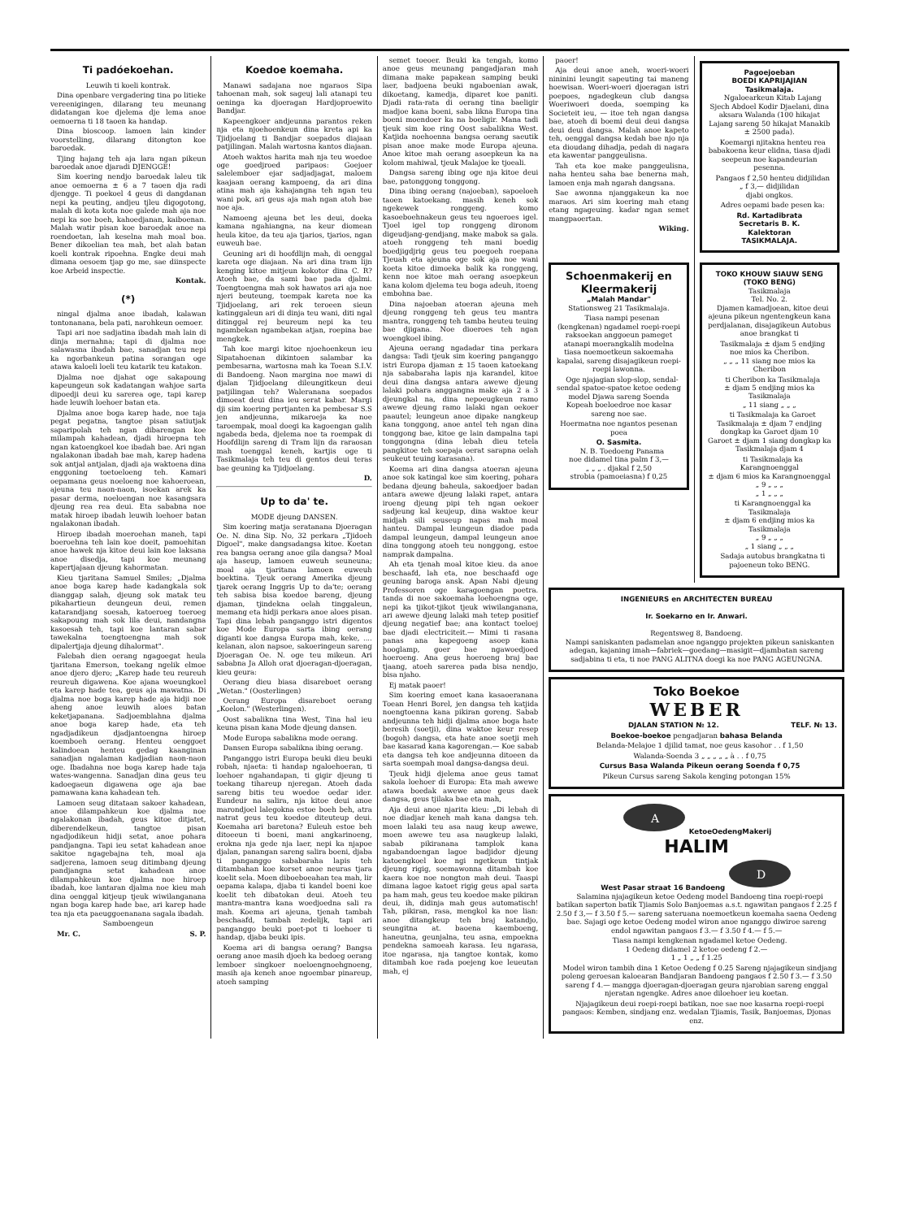Ti padóekoehan.
Leuwih ti koeli kontrak.
Dina openbare vergadering tina po litieke vereenigingen, dilarang teu meunang didatangan koe djelema dje lema anoe oemoerna ti 18 taoen ka handap.
Dina bioscoop. lamoen lain kinder voorstelling, dilarang ditongton koe baroedak.
Tjing hajang teh aja lara ngan pikeun baroedak anoe djaradi DJENGGE!
Sim koering nendjo baroedak laleu tik anoe oemoerna ± 6 a 7 taoen dja radi djengge. Ti poekoel 4 geus di dangdanan nepi ka peuting, andjeu tjleu digogotong, malah di kota kota noe galede mah aja noe nepi ka soe boeh, kahoedjanan, kaiboenan. Malah watir pisan koe baroedak anoe na roendoetan, lah keselna mah moal boa. Bener dikoelian tea mah, bet alah batan koeli kontrak ripoehna. Engke deui mah dimana oesoem tjap go me, sae diinspecte koe Arbeid inspectie.
Kontak.
(*)
ningal djalma anoe ibadah, kalawan tontonanana, bela pati, narohkeun oemoer.
Tapi ari noe sadjatina ibadah mah lain di dinja mernahna; tapi di djalma noe salawasna ibadah bae, sanadjan teu nepi ka ngorbankeun patina sorangan oge atawa kaloeli loeli teu katarik teu katakon.
Djalma noe djahat oge sakapoung kapeungeun sok kadatangan wahjoe sarta dipoedji deui ku sarerea oge, tapi karep hade leuwih loehoer batan eta.
Djalma anoe boga karep hade, noe taja pegat pegatna, tangtoe pisan satiutjak saparipolah teh ngan dibarengan koe milampah kahadean, djadi hiroepna teh ngan katoengkoel koe ibadah bae. Ari ngan ngalakonan ibadah bae mah, karep hadena sok antjal antjalan, djadi aja waktoena dina enggoning toetoeloeng teh. Kamari oepamana geus noeloeng noe kahoeroean, ajeuna teu naon-naon, isoekan arek ka pasar derma, noeloengan noe kasangsara djeung rea rea deui. Eta sababna noe matak hiroep ibadah leuwih loehoer batan ngalakonan ibadah.
Hiroep ibadah moeroehan maneh, tapi boeroehna teh lain koe doeit, pamoehitan anoe hawek nja kitoe deui lain koe laksana anoe disedja, tapi koe meunang kapertjajaan djeung kahormatan.
Kieu tjaritana Samuel Smiles; „Djalma anoe boga karep hade kadangkala sok dianggap salah, djeung sok matak teu pikahartieun deungeun deui, remen katarandjang soesah, katoeroeg toeroeg sakapoung mah sok lila deui, nandangna kasoesah teh, tapi koe lantaran sabar tawekalna toengtoengna mah sok dipalertjaja djeung dihalormat".
Falebah dien oerang ngagoegat heula tjaritana Emerson, toekang ngelik elmoe anoe djero djero; „Karep hade teu reureuh reureuh digawena. Koe ajana woeungkoel eta karep hade tea, geus aja mawatna. Di djalma noe boga karep hade aja hidji noe aheng anoe leuwih aloes batan keketjapanana. Sadjoemblahna djalma anoe boga karep hade, eta teh ngadjadikeun djadjantoengna hiroep koemboeh oerang. Henteu oenggoet kalindoean henteu gedag kaanginan sanadjan ngalaman kadjadian naon-naon oge. Ibadahna noe boga karep hade taja wates-wangenna. Sanadjan dina geus teu kadoegaeun digawena oge aja bae pamawana kana kahadean teh.
Lamoen seug ditataan sakoer kahadean, anoe dilampahkeun koe djalma noe ngalakonan ibadah, geus kitoe ditjatet, diberendelkeun, tangtoe pisan ngadjodikeun hidji setat, anoe pohara pandjangna. Tapi ieu setat kahadean anoe sakitoe ngagebajna teh, moal aja sadjerena, lamoen seug ditimbang djeung pandjangna setat kahadean anoe dilampahkeun koe djalma noe hiroep ibadah, koe lantaran djalma noe kieu mah dina oenggal kitjeup tjeuk wiwilanganana ngan boga karep hade bae, ari karep hade tea nja eta paeuggoenanana sagala ibadah.
Samboengeun
Mr. C. S. P.
Koedoe koemaha.
Manawi sadajana noe ngaraos Sipa tahoenan mah, sok sageuj lali atanapi teu oeninga ka djoeragan Hardjoproewito Bandjar.
Kapeengkoer andjeunna parantos reken nja eta njoehoenkeun dina kreta api ka Tjidjoelang ti Bandjar soepados diajaan patjilingan. Malah wartosna kantos diajaan.
Atoeh waktos harita mah nja teu woedoe oge goedjroed paripaos: Goejoer salelemboer ejar sadjadjagat, maloem kaajaan oerang kampoeng, da ari dina atina mah aja kahajangna teh ngan teu wani pok, ari geus aja mah ngan atoh bae noe aja.
Namoeng ajeuna bet les deui, doeka kamana ngahiangna, na keur diomean heula kitoe, da teu aja tjarios, tjarios, ngan euweuh bae.
Geuning ari di hoofdlijn mah, di oenggal kareta oge diajaan. Na ari dina tram lijn kenging kitoe mitjeun kokotor dina C. R? Atoeh bae, da sami bae pada djalmi. Toengtoengna mah sok hawatos ari aja noe njeri beuteung, toempak kareta noe ka Tjidjoelang, ari rek teroeen sieun katinggaleun ari di dinja teu wani, diti ngal ditinggal rej beureum nepi ka teu ngambekan ngambekan atjan, roepina bae mengkek.
Tah koe margi kitoe njoehoenkeun ieu Sipatahoenan dikintoen salambar ka pembesarna, wartosna mah ka Toean S.I.V. di Bandoeng. Naon margina noe mawi di djalan Tjidjoelang dileungitkeun deui patjilingan teh? Waleranana soepados dimoeat deui dina ieu serat kabar. Margi dji sim koering pertjanten ka pembesar S.S jen andjeunna, mikaroeja ka noe taroempak, moal doegi ka kagoengan galih ngabeda beda, djelema noe ta roempak di Hoofdlijn sareng di Tram lijn da raraosan mah toenggal keneh, kartjis oge ti Tasikmalaja teh teu di gentos deui teras bae geuning ka Tjidjoelang.
D.
Up to da' te.
MODE djeung DANSEN.
Sim koering matja seratanana Djoeragan Oe. N. dina Sip. No, 32 perkara „Tjidoeh Digoel", make dangsadangsa kitoe. Koetan rea bangsa oerang anoe gila dangsa? Moal aja haseup, lamoen euweuh seuneuna; moal aja tjaritana lamoen euweuh boektina. Tjeuk oerang Amerika djeung tjarek oerang Inggris Up to da'te; oerang teh sabisa bisa koedoe bareng, djeung djaman, tjindekna oelah tinggaleun, memang eta hidji perkara anoe aloes pisan. Tapi dina lebah panganggo istri digentos koe Mode Europa sarta ibing oerang diganti koe dangsa Europa mah, keke, .... kelanan, alon napsoe, sakoeringeun sareng Djoeragan Oe. N. oge teu mikeun. Ari sababna Ja Alloh orat djoeragan-djoeragan, kieu geura:
Oerang dieu biasa disareboet oerang „Wetan." (Oosterlingen)
Oerang Europa disareboet oerang „Koelon." (Westerlingen).
Oost sabalikna tina West, Tina hal ieu keuna pisan kana Mode djeung dansen.
Mode Europa sabalikna mode oerang.
Dansen Europa sabalikna ibing oerang.
Panganggo istri Europa beuki dieu beuki robah, njaeta: ti handap ngaloehoeran, ti loehoer ngahandapan, ti gigir djeung ti toekang tihareup njeregan. Atoeh dada sareng bitis teu woedoe oedar ider. Eundeur na salira, nja kitoe deui anoe marondjoel lalegokna estoe boeh beh, atra natrat geus teu koedoe diteuteup deui. Koemaha ari baretona? Euleuh estoe beh ditoeeun ti boeni, mani angkarinoeng, erokna nja gede nja laer, nepi ka njapoe djalan, panangan sareng salira boeni, djaba ti panganggo sababaraha lapis teh ditambahan koe korset anoe neuras tjara koelit sela. Moen diboeboeahan tea mah, lir oepama kalapa, djaba ti kandel boeni koe koelit teh dibatokan deui. Atoeh teu mantra-mantra kana woedjoedna sali ra mah. Koema ari ajeuna, tjenah tambah beschaafd, tambah zedelijk, tapi ari panganggo beuki poet-pot ti loehoer ti handap, djaba beuki ipis.
Koema ari di bangsa oerang? Bangsa oerang anoe masih djoeh ka bedoeg oerang lemboer singkoer noeloengnoehgnoeng, masih aja keneh anoe ngoembar pinareup, atoeh samping
semet toeoer. Beuki ka tengah, komo anoe geus meunang pangadjaran mah dimana make papakean samping beuki laer, badjoena beuki ngaboenian awak, dikoetang, kamedja, diparet koe paniti. Djadi rata-rata di oerang tina baeligir madjoe kana boeni, saba likna Europa tina boeni moendoer ka na boeligir. Mana tadi tjeuk sim koe ring Oost sabalikna West. Katjida noehoenna bangsa oerang saeutik pisan anoe make mode Europa ajeuna. Anoe kitoe mah oerang asoepkeun ka na kolom mahiwal, tjeuk Malajoe ke tjoeali.
Dangsa sareng ibing oge nja kitoe deui bae, patonggong tonggong.
Dina ibing oerang (najoeban), sapoeloeh taoen katoekang. masih keneh sok ngekewek ronggeng. komo kasoeboehnakeun geus teu ngoeroes igel. Tjoel igel top ronggeng dironom digeudjang-gendjang, make mabok sa gala. atoeh ronggeng teh mani boedig boedjigdjrig geus teu poegoeh roepana Tjeuah eta ajeuna oge sok aja noe wani koeta kitoe dimoeka balik ka ronggeng, kenn noe kitoe mah oerang asoepkeun kana kolom djelema teu boga adeuh, itoeng embohna bae.
Dina najoeban atoeran ajeuna meh djeung ronggeng teh geus teu mantra mantra, ronggeng teh tamba heuteu teuing bae djigana. Noe dioeroes teh ngan woengkoel ibing.
Ajeuna oerang ngadadar tina perkara dangsa: Tadi tjeuk sim koering panganggo istri Europa djaman ± 15 taoen katoekang nja sababaraha lapis nja karandel, kitoe deui dina dangsa antara awewe djeung lalaki pohara anggangna make aja 2 a 3 djeungkal na, dina nepoeugkeun ramo awewe djeung ramo lalaki ngan oekoer paautel; leungeun anoe dipake nangkeup kana tonggong, anoe antel teh ngan dina tonggong bae, kitoe ge lain dampalna tapi tonggongna (dina lebah dieu tetela pangkitoe teh soepaja oerat sarapna oelah seukeut teuing karasana).
Koema ari dina dangsa atoeran ajeuna anoe sok katingal koe sim koering, pohara bedana djeung baheula, sakoedjoer badan antara awewe djeung lalaki rapet, antara iroeng djeung pipi teh ngan oekoer sadjeung kal keujeup, dina waktoe keur midjah sili seuseup napas mah moal hanteu. Dampal leungeun diadoe pada dampal leungeun, dampal leungeun anoe dina tonggong atoeh teu nonggong, estoe namprak dampalna.
Ah eta tjenah moal kitoe kieu. da anoe beschaafd, lah eta, noe beschaafd oge geuning baroga ansk. Apan Nabi djeung Professoren oge karagoengan poetra. tanda di noe sakoemaha loehoengna oge, nepi ka tjikot-tjikot tjeuk wiwilanganana, ari awewe djeung lalaki mah tetep positief djeung negatief bae; ana kontact toeloej bae djadi electriciteit.— Mimi ti rasana panas ana kapegoeng asoep kana hooglamp, goer bae ngawoedjoed hoeroeng. Ana geus hoeroeng braj bae tjaang, atoeh sarerea pada bisa nendjo, bisa njaho.
Ej matak paoer!
Sim koering emoet kana kasaoeranana Toean Henri Borel, jen dangsa teh katjida noengtoenna kana pikiran goreng. Sabab andjeunna teh hidji djalma anoe boga hate beresih (soetji), dina waktoe keur resep (bogoh) dangsa, eta hate anoe soetji meh bae kasarad kana kagorengan.— Koe sabab eta dangsa teh koe andjeunna ditoeen da sarta soempah moal dangsa-dangsa deui.
Tjeuk hidji djelema anoe geus tamat sakola loehoer di Europa: Eta mah awewe atawa boedak awewe anoe geus daek dangsa, geus tjilaka bae eta mah,
Aja deui anoe njarita kieu: „Di lebah di noe diadjar keneh mah kana dangsa teh. moen lalaki teu asa naug keup awewe, moen awewe teu asa naugkeup lalaki, sabab pikiranana tamplok kana ngabandoengan lagoe badjidor djeung katoengkoel koe ngi ngetkeun tintjak djeung rigig, soemawonna ditambah koe kaera koe noe nongton mah deui. Taaspi dimana lagoe katoet rigig geus apal sarta pa ham mah, geus teu koedoe make pikiran deui, ih, didinja mah geus automatisch! Tah, pikiran, rasa, mengkol ka noe lian: anoe ditangkeup teh braj katandjo, seungitna at. baoena kaemboeng, haneutna, geunjalna, teu asna, empoekna pendekna samoeah karasa. Ieu ngarasa, itoe ngarasa, nja tangtoe kontak, komo ditambah koe rada poejeng koe leueutan mah, ej
paoer!
Aja deui anoe aneh, woeri-woeri nininini leungit sapeuting tai maneng hoewisan. Woeri-woeri djoeragan istri poepoes, ngadegkeun club dangsa Woeriwoeri doeda, soemping ka Societeit ieu, — itoe teh ngan dangsa bae, atoeh di boemi deui deui dangsa deui deui dangsa. Malah anoe kapeto teh, oenggal dangsa kedah bae njo nja eta dioudang dihadja, pedah di nagara eta kawentar panggeulisna.
Tah eta koe make panggeulisna, naha henteu saha bae benerna mah, lamoen enja mah ngarah dangsana.
Sae awonna njanggakeun ka noe maraos. Ari sim koering mah etang etang ngageuing. kadar ngan semet mangpaoertan.
Wiking.
Pagoejoeban
BOEDI KAPRIJAJIAN
Tasikmalaja.
Ngaloearkeun Kitab Lajang Sjech Abdoel Kodir Djaelani, dina aksara Walanda (100 hikajat Lajang sareng 50 hikajat Manakib ± 2500 pada).
Koemargi njitakna henteu rea babakoena keur elidna, tiasa djadi seepeun noe kapandeurian pesenna.
Pangaos f 2,50 henteu didjilidan
„ f 3,— didjilidan
djabi ongkos.
Adres oepami bade pesen ka:
Rd. Kartadibrata
Secretaris B. K.
Kalektoran
TASIKMALAJA.
Schoenmakerij en Kleermakerij
„Malah Mandar"
Stationsweg 21 Tasikmalaja.
Tiasa nampi pesenan (kengkenan) ngadamel roepi-roepi raksoekan anggoeun pameget atanapi moerangkalih modelna tiasa noemoetkeun sakoemaha kapalai, sareng disajagikeun roepi-roepi lawonna.
Oge njajagian slop-slop, sendal-sendal spatoe-spatoe ketoe oedeng model Djawa sareng Soenda Kopeah boeloedroe noe kasar sareng noe sae.
Hoermatna noe ngantos pesenan poea
O. Sasmita.
N. B. Toedoeng Panama
noe didamel tina palm f 3,—
„ „ „ . djakal f 2,50
strobia (pamoeiasna) f 0,25
TOKO KHOUW SIAUW SENG
(TOKO BENG)
Tasikmalaja
Tel. No. 2.
Djamen kamadjoean, kitoe deui ajeuna pikeun ngentengkeun kana perdjalanan, disajagikeun Autobus anoe brangkat ti
Tasikmalaja ± djam 5 endjing noe mios ka Cheribon.
„ „ „ 11 siang noe mios ka Cheribon
ti Cheribon ka Tasikmalaja
± djam 5 endjing mios ka Tasikmalaja
„ 11 siang „ „ „
ti Tasikmalaja ka Garoet
Tasikmalaja ± djam 7 endjing dongkap ka Garoet djam 10
Garoet ± djam 1 siang dongkap ka Tasikmalaja djam 4
ti Tasikmalaja ka Karangnoenggal
± djam 6 mios ka Karangnoenggal
„ 9 „ „ „
„ 1 „ „ „
ti Karangnoenggal ka Tasikmalaja
± djam 6 endjing mios ka Tasikmalaja
„ 9 „ „ „
„ 1 siang „ „ „
Sadaja autobus brangkatna ti pajoeneun toko BENG.
INGENIEURS en ARCHITECTEN BUREAU
Ir. Soekarno en Ir. Anwari.
Regentsweg 8, Bandoeng.
Nampi saniskanten padamelan anoe nganggo projekten pikeun saniskanten adegan, kajaning imah—fabriek—goedang—masigit—djambatan sareng sadjabina ti eta, ti noe PANG ALITNA doegi ka noe PANG AGEUNGNA.
Toko Boekoe
WEBER
DJALAN STATION № 12. TELF. № 13.
Boekoe-boekoe pengadjaran bahasa Belanda
Belanda-Melajoe 1 djilid tamat, noe geus kasohor . . f 1,50
Walanda-Soenda 3 „ „ „ „ „ à . . f 0,75
Cursus Basa Walanda Pikeun oerang Soenda f 0,75
Pikeun Cursus sareng Sakola kenging potongan 15%
A
KetoeOedengMakerij
HALIM
West Pasar straat 16 Bandoeng
D
Salamina njajagikeun ketoe Oedeng model Bandoeng tina roepi-roepi batikan saperton batik Tjiamis Solo Banjoemas a.s.t. ngawitan pangaos f 2.25 f 2.50 f 3,— f 3.50 f 5.— sareng sateruana noemoetkeun koemaha saena Oedeng bae. Sajagi oge ketoe Oedeng model wiron anoe nganggo diwiroe sareng endol ngawitan pangaos f 3.— f 3.50 f 4.— f 5.—
Tiasa nampi kengkenan ngadamel ketoe Oedeng.
1 Oedeng didamel 2 ketoe oedeng f 2.—
1 „ 1 „ „ f 1.25
Model wiron tambih dina 1 Ketoe Oedeng f 0.25 Sareng njajagikeun sindjang poleng geroesan kaloearan Bandjaran Bandoeng pangaos f 2.50 f 3.— f 3.50 sareng f 4.— mangga djoeragan-djoeragan geura njarobian sareng enggal njeratan ngengke. Adres anoe diloehoer ieu koetan.
Njajagikeun deui roepi-roepi batikan, noe sae noe kasarna roepi-roepi pangaos: Kemben, sindjang enz. wedalan Tjiamis, Tasik, Banjoemas, Djonas enz.